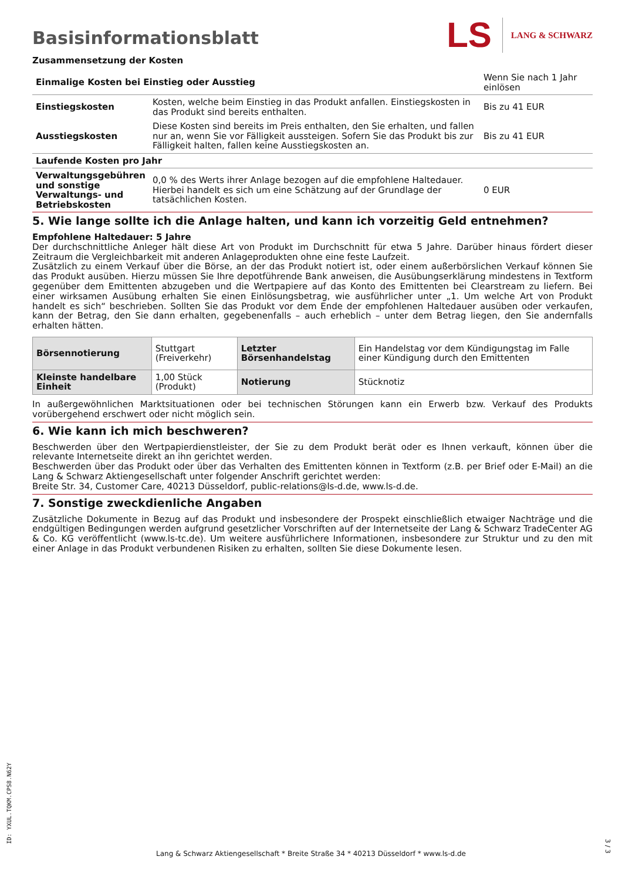Basisinformationsblatt
LS LANG & SCHWARZ
Zusammensetzung der Kosten
| Einmalige Kosten bei Einstieg oder Ausstieg | | Wenn Sie nach 1 Jahr einlösen |
| Einstiegskosten | Kosten, welche beim Einstieg in das Produkt anfallen. Einstiegskosten in das Produkt sind bereits enthalten. | Bis zu 41 EUR |
| Ausstiegskosten | Diese Kosten sind bereits im Preis enthalten, den Sie erhalten, und fallen nur an, wenn Sie vor Fälligkeit aussteigen. Sofern Sie das Produkt bis zur Fälligkeit halten, fallen keine Ausstiegskosten an. | Bis zu 41 EUR |
| Laufende Kosten pro Jahr | | |
| Verwaltungsgebühren und sonstige Verwaltungs- und Betriebskosten | 0,0 % des Werts ihrer Anlage bezogen auf die empfohlene Haltedauer. Hierbei handelt es sich um eine Schätzung auf der Grundlage der tatsächlichen Kosten. | 0 EUR |
5. Wie lange sollte ich die Anlage halten, und kann ich vorzeitig Geld entnehmen?
Empfohlene Haltedauer: 5 Jahre
Der durchschnittliche Anleger hält diese Art von Produkt im Durchschnitt für etwa 5 Jahre. Darüber hinaus fördert dieser Zeitraum die Vergleichbarkeit mit anderen Anlageprodukten ohne eine feste Laufzeit.
Zusätzlich zu einem Verkauf über die Börse, an der das Produkt notiert ist, oder einem außerbörslichen Verkauf können Sie das Produkt ausüben. Hierzu müssen Sie Ihre depotführende Bank anweisen, die Ausübungserklärung mindestens in Textform gegenüber dem Emittenten abzugeben und die Wertpapiere auf das Konto des Emittenten bei Clearstream zu liefern. Bei einer wirksamen Ausübung erhalten Sie einen Einlösungsbetrag, wie ausführlicher unter „1. Um welche Art von Produkt handelt es sich“ beschrieben. Sollten Sie das Produkt vor dem Ende der empfohlenen Haltedauer ausüben oder verkaufen, kann der Betrag, den Sie dann erhalten, gegebenenfalls – auch erheblich – unter dem Betrag liegen, den Sie andernfalls erhalten hätten.
| Börsennotierung | Stuttgart (Freiverkehr) | Letzter Börsenhandelstag | Ein Handelstag vor dem Kündigungstag im Falle einer Kündigung durch den Emittenten |
| Kleinste handelbare Einheit | 1,00 Stück (Produkt) | Notierung | Stücknotiz |
In außergewöhnlichen Marktsituationen oder bei technischen Störungen kann ein Erwerb bzw. Verkauf des Produkts vorübergehend erschwert oder nicht möglich sein.
6. Wie kann ich mich beschweren?
Beschwerden über den Wertpapierdienstleister, der Sie zu dem Produkt berät oder es Ihnen verkauft, können über die relevante Internetseite direkt an ihn gerichtet werden.
Beschwerden über das Produkt oder über das Verhalten des Emittenten können in Textform (z.B. per Brief oder E-Mail) an die Lang & Schwarz Aktiengesellschaft unter folgender Anschrift gerichtet werden:
Breite Str. 34, Customer Care, 40213 Düsseldorf, public-relations@ls-d.de, www.ls-d.de.
7. Sonstige zweckdienliche Angaben
Zusätzliche Dokumente in Bezug auf das Produkt und insbesondere der Prospekt einschließlich etwaiger Nachträge und die endgültigen Bedingungen werden aufgrund gesetzlicher Vorschriften auf der Internetseite der Lang & Schwarz TradeCenter AG & Co. KG veröffentlicht (www.ls-tc.de). Um weitere ausführlichere Informationen, insbesondere zur Struktur und zu den mit einer Anlage in das Produkt verbundenen Risiken zu erhalten, sollten Sie diese Dokumente lesen.
ID: YXUL.TQKM.CPS8.N62Y
Lang & Schwarz Aktiengesellschaft * Breite Straße 34 * 40213 Düsseldorf * www.ls-d.de
3 / 3